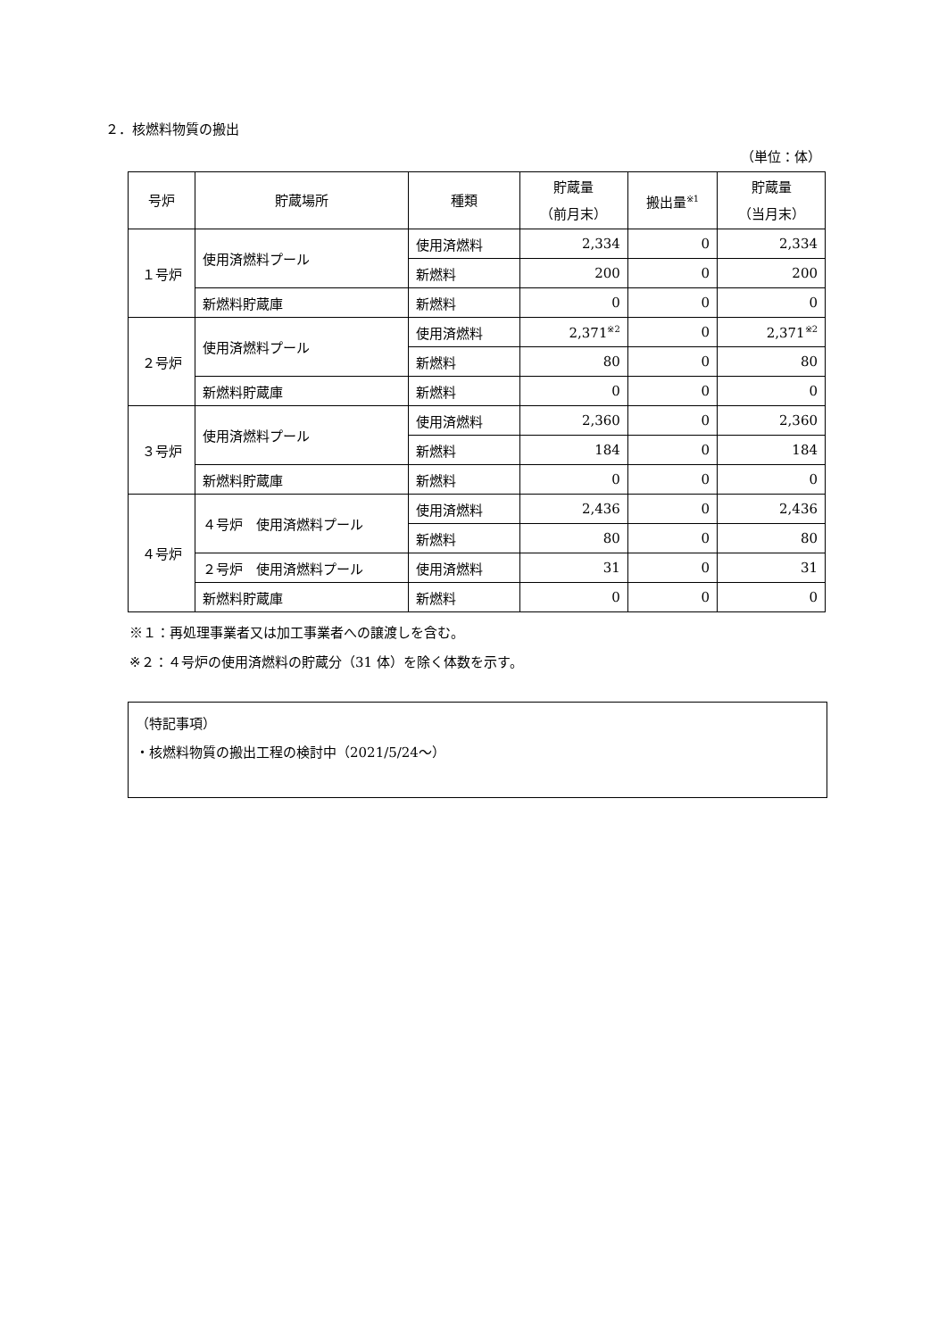２．核燃料物質の搬出
（単位：体）
| 号炉 | 貯蔵場所 | 種類 | 貯蔵量 （前月末） | 搬出量<sup>※1</sup> | 貯蔵量 （当月末） |
| --- | --- | --- | --- | --- | --- |
| １号炉 | 使用済燃料プール | 使用済燃料 | 2,334 | 0 | 2,334 |
| | | 新燃料 | 200 | 0 | 200 |
| | 新燃料貯蔵庫 | 新燃料 | 0 | 0 | 0 |
| ２号炉 | 使用済燃料プール | 使用済燃料 | 2,371<sup>※2</sup> | 0 | 2,371<sup>※2</sup> |
| | | 新燃料 | 80 | 0 | 80 |
| | 新燃料貯蔵庫 | 新燃料 | 0 | 0 | 0 |
| ３号炉 | 使用済燃料プール | 使用済燃料 | 2,360 | 0 | 2,360 |
| | | 新燃料 | 184 | 0 | 184 |
| | 新燃料貯蔵庫 | 新燃料 | 0 | 0 | 0 |
| ４号炉 | ４号炉 使用済燃料プール | 使用済燃料 | 2,436 | 0 | 2,436 |
| | | 新燃料 | 80 | 0 | 80 |
| | ２号炉 使用済燃料プール | 使用済燃料 | 31 | 0 | 31 |
| | 新燃料貯蔵庫 | 新燃料 | 0 | 0 | 0 |
※１：再処理事業者又は加工事業者への譲渡しを含む。
※２：４号炉の使用済燃料の貯蔵分（31 体）を除く体数を示す。
（特記事項）
・核燃料物質の搬出工程の検討中（2021/5/24～）